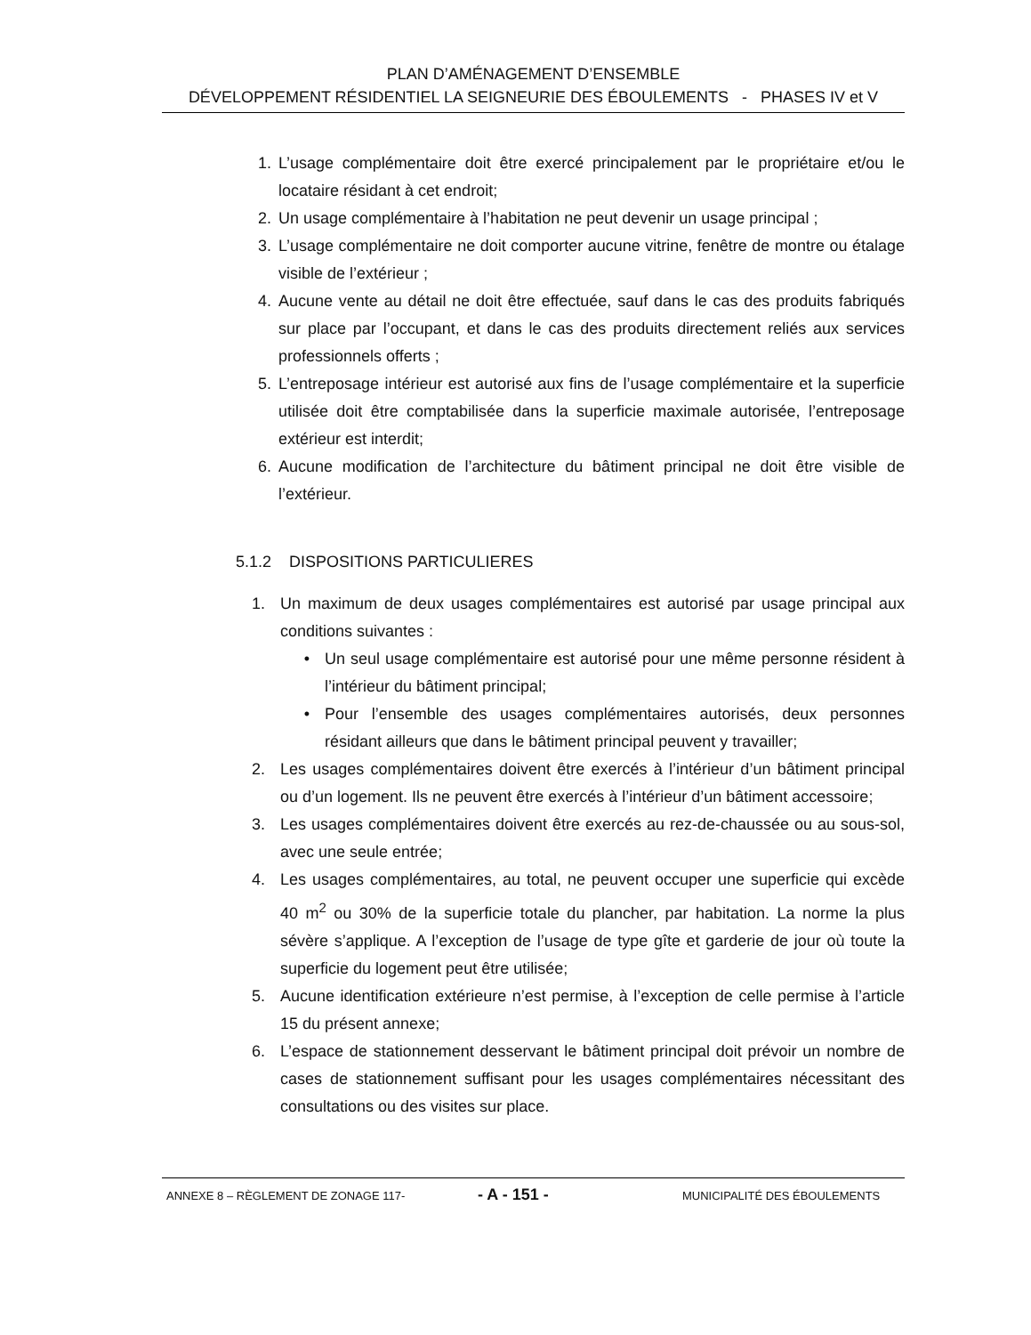PLAN D’AMÉNAGEMENT D’ENSEMBLE
DÉVELOPPEMENT RÉSIDENTIEL LA SEIGNEURIE DES ÉBOULEMENTS - PHASES IV et V
1. L’usage complémentaire doit être exercé principalement par le propriétaire et/ou le locataire résidant à cet endroit;
2. Un usage complémentaire à l’habitation ne peut devenir un usage principal ;
3. L’usage complémentaire ne doit comporter aucune vitrine, fenêtre de montre ou étalage visible de l’extérieur ;
4. Aucune vente au détail ne doit être effectuée, sauf dans le cas des produits fabriqués sur place par l’occupant, et dans le cas des produits directement reliés aux services professionnels offerts ;
5. L’entreposage intérieur est autorisé aux fins de l’usage complémentaire et la superficie utilisée doit être comptabilisée dans la superficie maximale autorisée, l’entreposage extérieur est interdit;
6. Aucune modification de l’architecture du bâtiment principal ne doit être visible de l’extérieur.
5.1.2 DISPOSITIONS PARTICULIERES
1. Un maximum de deux usages complémentaires est autorisé par usage principal aux conditions suivantes :
• Un seul usage complémentaire est autorisé pour une même personne résident à l’intérieur du bâtiment principal;
• Pour l’ensemble des usages complémentaires autorisés, deux personnes résidant ailleurs que dans le bâtiment principal peuvent y travailler;
2. Les usages complémentaires doivent être exercés à l’intérieur d’un bâtiment principal ou d’un logement. Ils ne peuvent être exercés à l’intérieur d’un bâtiment accessoire;
3. Les usages complémentaires doivent être exercés au rez-de-chaussée ou au sous-sol, avec une seule entrée;
4. Les usages complémentaires, au total, ne peuvent occuper une superficie qui excède 40 m<sup>2</sup> ou 30% de la superficie totale du plancher, par habitation. La norme la plus sévère s’applique. A l’exception de l’usage de type gîte et garderie de jour où toute la superficie du logement peut être utilisée;
5. Aucune identification extérieure n’est permise, à l’exception de celle permise à l’article 15 du présent annexe;
6. L’espace de stationnement desservant le bâtiment principal doit prévoir un nombre de cases de stationnement suffisant pour les usages complémentaires nécessitant des consultations ou des visites sur place.
ANNEXE 8 – RÈGLEMENT DE ZONAGE 117- - A - 151 - MUNICIPALITÉ DES ÉBOULEMENTS